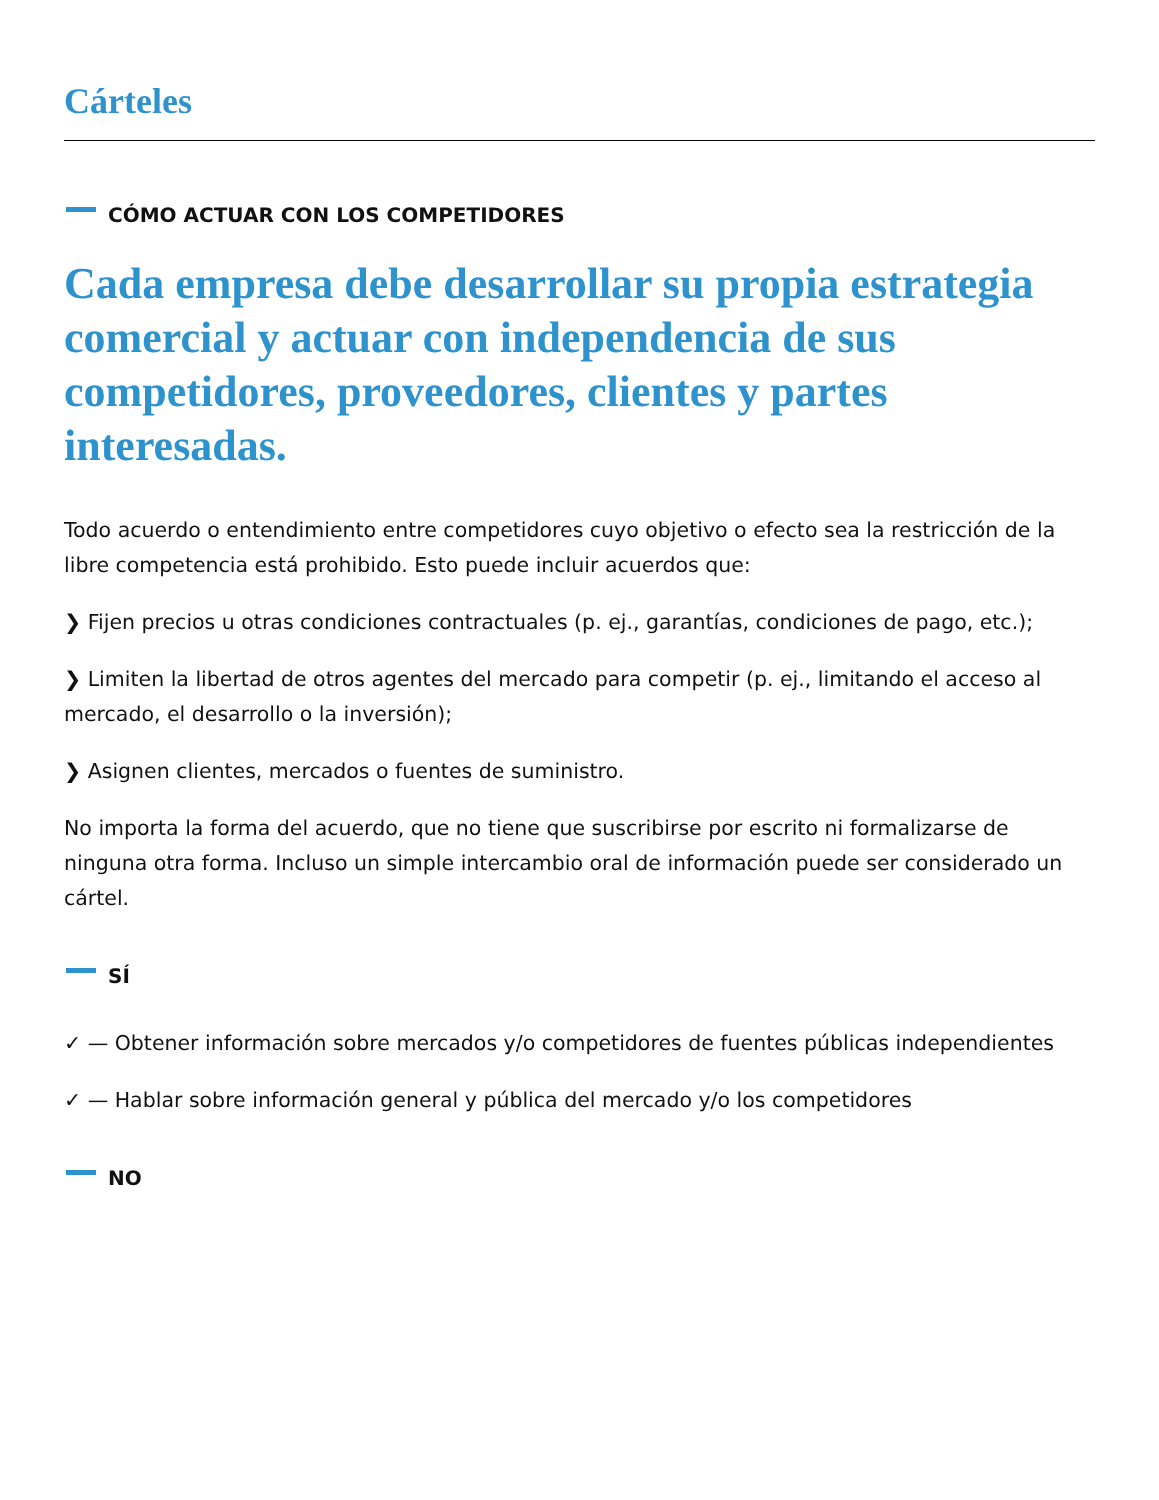Cárteles
CÓMO ACTUAR CON LOS COMPETIDORES
Cada empresa debe desarrollar su propia estrategia comercial y actuar con independencia de sus competidores, proveedores, clientes y partes interesadas.
Todo acuerdo o entendimiento entre competidores cuyo objetivo o efecto sea la restricción de la libre competencia está prohibido. Esto puede incluir acuerdos que:
❯ Fijen precios u otras condiciones contractuales (p. ej., garantías, condiciones de pago, etc.);
❯ Limiten la libertad de otros agentes del mercado para competir (p. ej., limitando el acceso al mercado, el desarrollo o la inversión);
❯ Asignen clientes, mercados o fuentes de suministro.
No importa la forma del acuerdo, que no tiene que suscribirse por escrito ni formalizarse de ninguna otra forma. Incluso un simple intercambio oral de información puede ser considerado un cártel.
SÍ
✓ — Obtener información sobre mercados y/o competidores de fuentes públicas independientes
✓ — Hablar sobre información general y pública del mercado y/o los competidores
NO